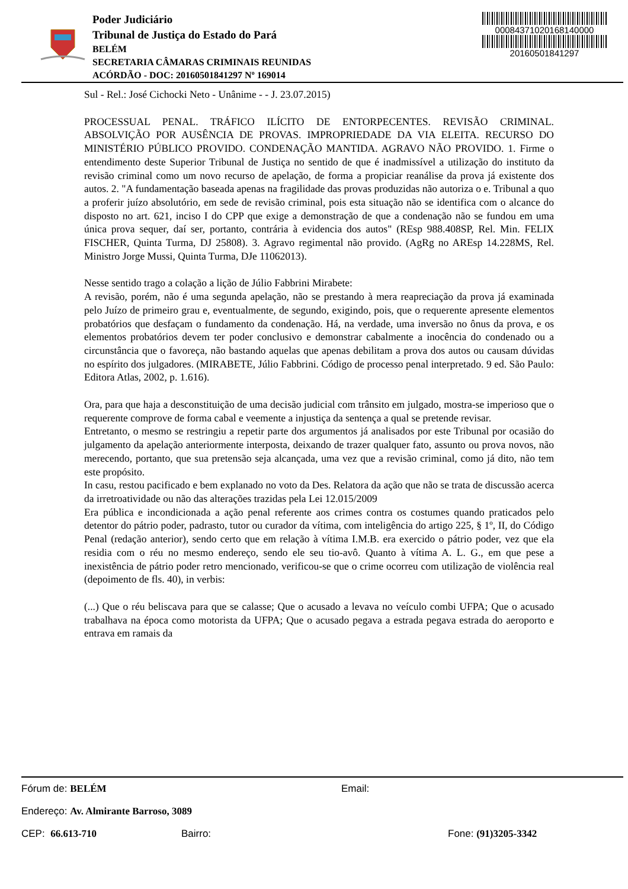Poder Judiciário
Tribunal de Justiça do Estado do Pará
BELÉM
SECRETARIA CÂMARAS CRIMINAIS REUNIDAS
ACÓRDÃO - DOC: 20160501841297 Nº 169014
00084371020168140000
20160501841297
Sul - Rel.: José Cichocki Neto - Unânime - - J. 23.07.2015)
PROCESSUAL PENAL. TRÁFICO ILÍCITO DE ENTORPECENTES. REVISÃO CRIMINAL. ABSOLVIÇÃO POR AUSÊNCIA DE PROVAS. IMPROPRIEDADE DA VIA ELEITA. RECURSO DO MINISTÉRIO PÚBLICO PROVIDO. CONDENAÇÃO MANTIDA. AGRAVO NÃO PROVIDO. 1. Firme o entendimento deste Superior Tribunal de Justiça no sentido de que é inadmissível a utilização do instituto da revisão criminal como um novo recurso de apelação, de forma a propiciar reanálise da prova já existente dos autos. 2. "A fundamentação baseada apenas na fragilidade das provas produzidas não autoriza o e. Tribunal a quo a proferir juízo absolutório, em sede de revisão criminal, pois esta situação não se identifica com o alcance do disposto no art. 621, inciso I do CPP que exige a demonstração de que a condenação não se fundou em uma única prova sequer, daí ser, portanto, contrária à evidencia dos autos" (REsp 988.408SP, Rel. Min. FELIX FISCHER, Quinta Turma, DJ 25808). 3. Agravo regimental não provido. (AgRg no AREsp 14.228MS, Rel. Ministro Jorge Mussi, Quinta Turma, DJe 11062013).
Nesse sentido trago a colação a lição de Júlio Fabbrini Mirabete:
A revisão, porém, não é uma segunda apelação, não se prestando à mera reapreciação da prova já examinada pelo Juízo de primeiro grau e, eventualmente, de segundo, exigindo, pois, que o requerente apresente elementos probatórios que desfaçam o fundamento da condenação. Há, na verdade, uma inversão no ônus da prova, e os elementos probatórios devem ter poder conclusivo e demonstrar cabalmente a inocência do condenado ou a circunstância que o favoreça, não bastando aquelas que apenas debilitam a prova dos autos ou causam dúvidas no espírito dos julgadores. (MIRABETE, Júlio Fabbrini. Código de processo penal interpretado. 9 ed. São Paulo: Editora Atlas, 2002, p. 1.616).
Ora, para que haja a desconstituição de uma decisão judicial com trânsito em julgado, mostra-se imperioso que o requerente comprove de forma cabal e veemente a injustiça da sentença a qual se pretende revisar.
Entretanto, o mesmo se restringiu a repetir parte dos argumentos já analisados por este Tribunal por ocasião do julgamento da apelação anteriormente interposta, deixando de trazer qualquer fato, assunto ou prova novos, não merecendo, portanto, que sua pretensão seja alcançada, uma vez que a revisão criminal, como já dito, não tem este propósito.
In casu, restou pacificado e bem explanado no voto da Des. Relatora da ação que não se trata de discussão acerca da irretroatividade ou não das alterações trazidas pela Lei 12.015/2009
Era pública e incondicionada a ação penal referente aos crimes contra os costumes quando praticados pelo detentor do pátrio poder, padrasto, tutor ou curador da vítima, com inteligência do artigo 225, § 1º, II, do Código Penal (redação anterior), sendo certo que em relação à vítima I.M.B. era exercido o pátrio poder, vez que ela residia com o réu no mesmo endereço, sendo ele seu tio-avô. Quanto à vítima A. L. G., em que pese a inexistência de pátrio poder retro mencionado, verificou-se que o crime ocorreu com utilização de violência real (depoimento de fls. 40), in verbis:
(...) Que o réu beliscava para que se calasse; Que o acusado a levava no veículo combi UFPA; Que o acusado trabalhava na época como motorista da UFPA; Que o acusado pegava a estrada pegava estrada do aeroporto e entrava em ramais da
Fórum de: BELÉM Email:
Endereço: Av. Almirante Barroso, 3089
CEP: 66.613-710 Bairro: Fone: (91)3205-3342